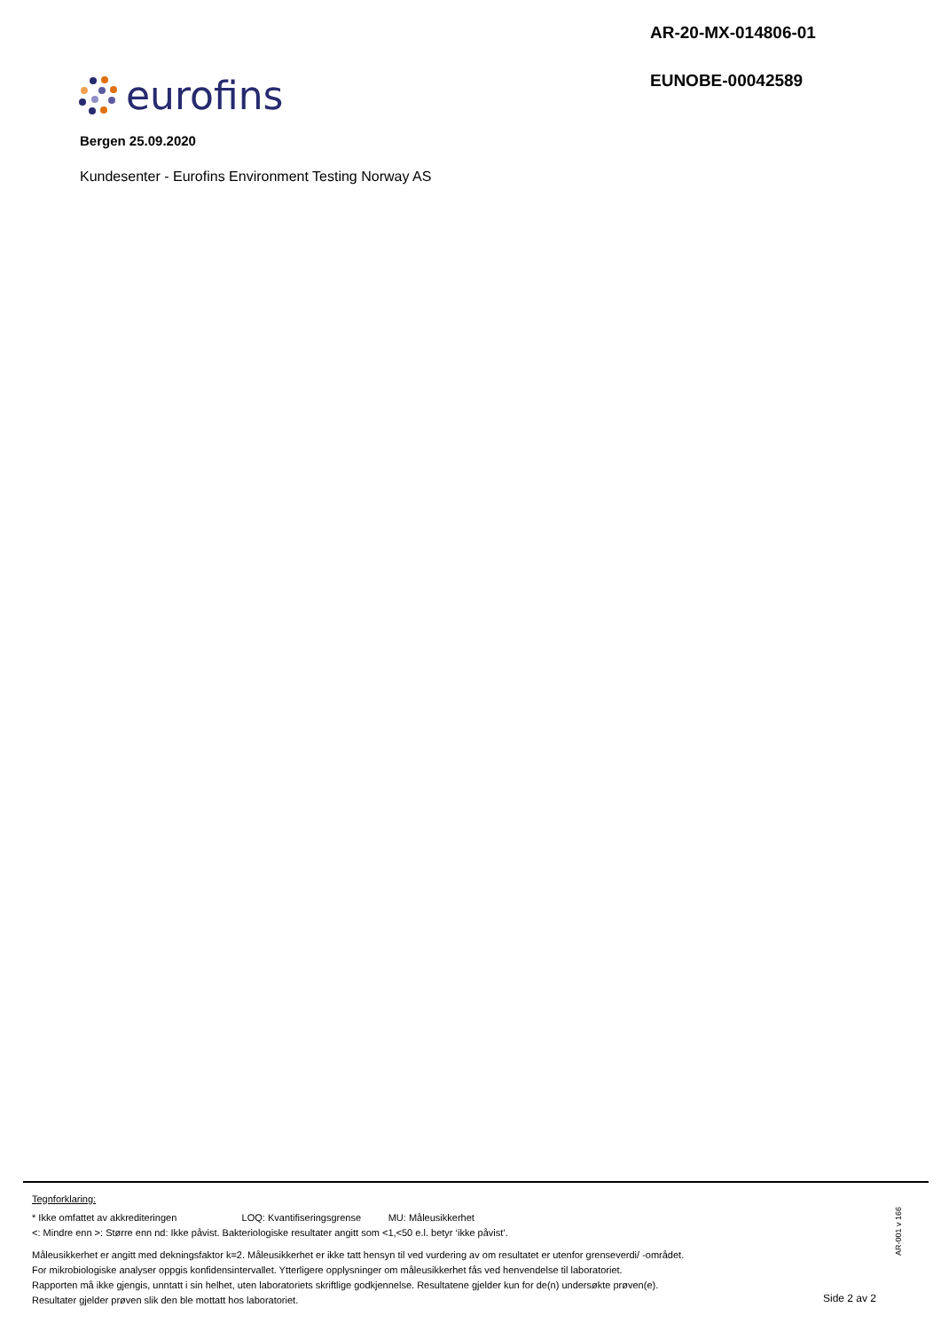AR-20-MX-014806-01
EUNOBE-00042589
eurofins
Bergen 25.09.2020
Kundesenter - Eurofins Environment Testing Norway AS
Tegnforklaring:
* Ikke omfattet av akkrediteringen LOQ: Kvantifiseringsgrense MU: Måleusikkerhet
<: Mindre enn >: Større enn nd: Ikke påvist. Bakteriologiske resultater angitt som <1,<50 e.l. betyr ‘ikke påvist’.
Måleusikkerhet er angitt med dekningsfaktor k=2. Måleusikkerhet er ikke tatt hensyn til ved vurdering av om resultatet er utenfor grenseverdi/ -området.
For mikrobiologiske analyser oppgis konfidensintervallet. Ytterligere opplysninger om måleusikkerhet fås ved henvendelse til laboratoriet.
Rapporten må ikke gjengis, unntatt i sin helhet, uten laboratoriets skriftlige godkjennelse. Resultatene gjelder kun for de(n) undersøkte prøven(e).
Resultater gjelder prøven slik den ble mottatt hos laboratoriet.
AR-001 v 166
Side 2 av 2